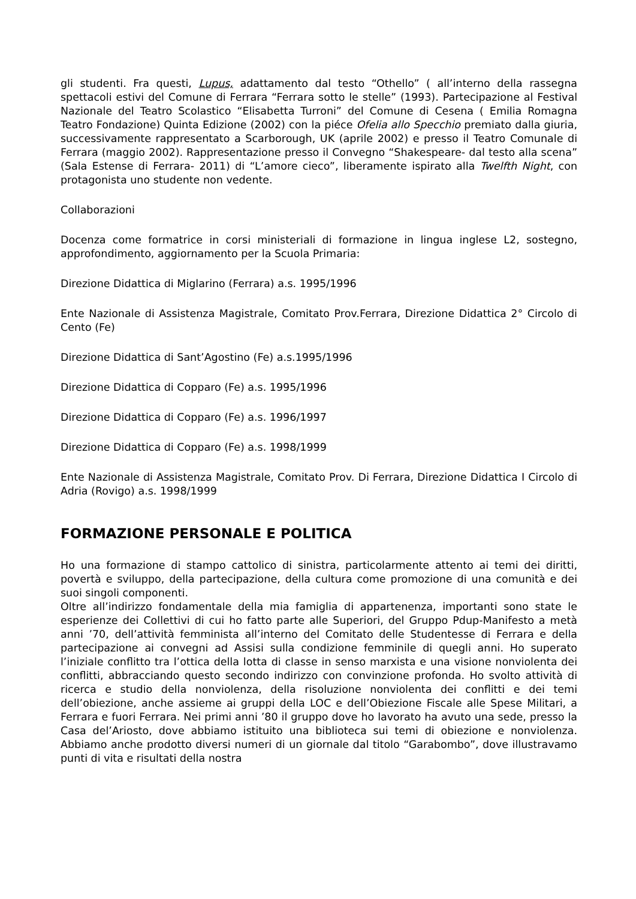gli studenti. Fra questi, Lupus, adattamento dal testo “Othello” ( all’interno della rassegna spettacoli estivi del Comune di Ferrara “Ferrara sotto le stelle” (1993). Partecipazione al Festival Nazionale del Teatro Scolastico “Elisabetta Turroni” del Comune di Cesena ( Emilia Romagna Teatro Fondazione) Quinta Edizione (2002) con la piéce Ofelia allo Specchio premiato dalla giuria, successivamente rappresentato a Scarborough, UK (aprile 2002) e presso il Teatro Comunale di Ferrara (maggio 2002). Rappresentazione presso il Convegno “Shakespeare- dal testo alla scena” (Sala Estense di Ferrara- 2011) di “L’amore cieco”, liberamente ispirato alla Twelfth Night, con protagonista uno studente non vedente.
Collaborazioni
Docenza come formatrice in corsi ministeriali di formazione in lingua inglese L2, sostegno, approfondimento, aggiornamento per la Scuola Primaria:
Direzione Didattica di Miglarino (Ferrara) a.s. 1995/1996
Ente Nazionale di Assistenza Magistrale, Comitato Prov.Ferrara, Direzione Didattica 2° Circolo di Cento (Fe)
Direzione Didattica di Sant’Agostino (Fe) a.s.1995/1996
Direzione Didattica di Copparo (Fe) a.s. 1995/1996
Direzione Didattica di Copparo (Fe) a.s. 1996/1997
Direzione Didattica di Copparo (Fe) a.s. 1998/1999
Ente Nazionale di Assistenza Magistrale, Comitato Prov. Di Ferrara, Direzione Didattica I Circolo di Adria (Rovigo) a.s. 1998/1999
FORMAZIONE PERSONALE E POLITICA
Ho una formazione di stampo cattolico di sinistra, particolarmente attento ai temi dei diritti, povertà e sviluppo, della partecipazione, della cultura come promozione di una comunità e dei suoi singoli componenti.
Oltre all’indirizzo fondamentale della mia famiglia di appartenenza, importanti sono state le esperienze dei Collettivi di cui ho fatto parte alle Superiori, del Gruppo Pdup-Manifesto a metà anni ’70, dell’attività femminista all’interno del Comitato delle Studentesse di Ferrara e della partecipazione ai convegni ad Assisi sulla condizione femminile di quegli anni. Ho superato l’iniziale conflitto tra l’ottica della lotta di classe in senso marxista e una visione nonviolenta dei conflitti, abbracciando questo secondo indirizzo con convinzione profonda. Ho svolto attività di ricerca e studio della nonviolenza, della risoluzione nonviolenta dei conflitti e dei temi dell’obiezione, anche assieme ai gruppi della LOC e dell’Obiezione Fiscale alle Spese Militari, a Ferrara e fuori Ferrara. Nei primi anni ’80 il gruppo dove ho lavorato ha avuto una sede, presso la Casa del’Ariosto, dove abbiamo istituito una biblioteca sui temi di obiezione e nonviolenza. Abbiamo anche prodotto diversi numeri di un giornale dal titolo “Garabombo”, dove illustravamo punti di vita e risultati della nostra